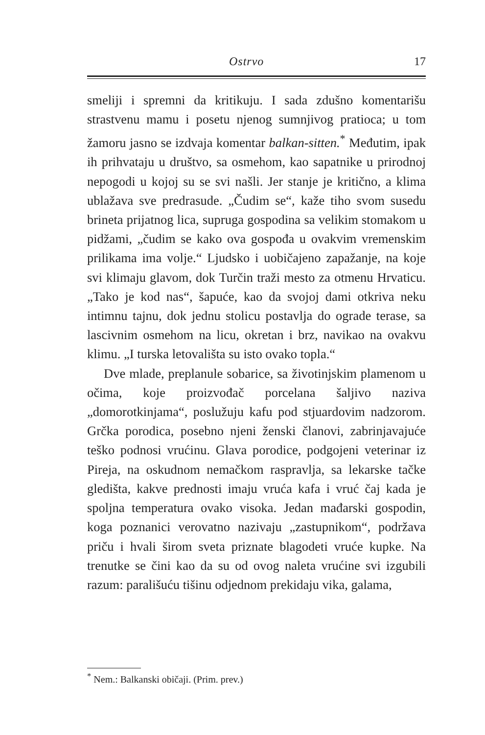Ostrvo 17
smeliji i spremni da kritikuju. I sada zdušno komentarišu strastvenu mamu i posetu njenog sumnjivog pratioca; u tom žamoru jasno se izdvaja komentar balkan-sitten.<sup>*</sup> Međutim, ipak ih prihvataju u društvo, sa osmehom, kao sapatnike u prirodnoj nepogodi u kojoj su se svi našli. Jer stanje je kritično, a klima ublažava sve predrasude. „Čudim se“, kaže tiho svom susedu brineta prijatnog lica, supruga gospodina sa velikim stomakom u pidžami, „čudim se kako ova gospođa u ovakvim vremenskim prilikama ima volje.“ Ljudsko i uobičajeno zapažanje, na koje svi klimaju glavom, dok Turčin traži mesto za otmenu Hrvaticu. „Tako je kod nas“, šapuće, kao da svojoj dami otkriva neku intimnu tajnu, dok jednu stolicu postavlja do ograde terase, sa lascivnim osmehom na licu, okretan i brz, navikao na ovakvu klimu. „I turska letovališta su isto ovako topla.“
Dve mlade, preplanule sobarice, sa životinjskim plamenom u očima, koje proizvođač porcelana šaljivo naziva „domorotkinjama“, poslužuju kafu pod stjuardovim nadzorom. Grčka porodica, posebno njeni ženski članovi, zabrinjavajuće teško podnosi vrućinu. Glava porodice, podgojeni veterinar iz Pireja, na oskudnom nemačkom raspravlja, sa lekarske tačke gledišta, kakve prednosti imaju vruća kafa i vruć čaj kada je spoljna temperatura ovako visoka. Jedan mađarski gospodin, koga poznanici verovatno nazivaju „zastupnikom“, podržava priču i hvali širom sveta priznate blagodeti vruće kupke. Na trenutke se čini kao da su od ovog naleta vrućine svi izgubili razum: parališuću tišinu odjednom prekidaju vika, galama,
<sup>*</sup> Nem.: Balkanski običaji. (Prim. prev.)